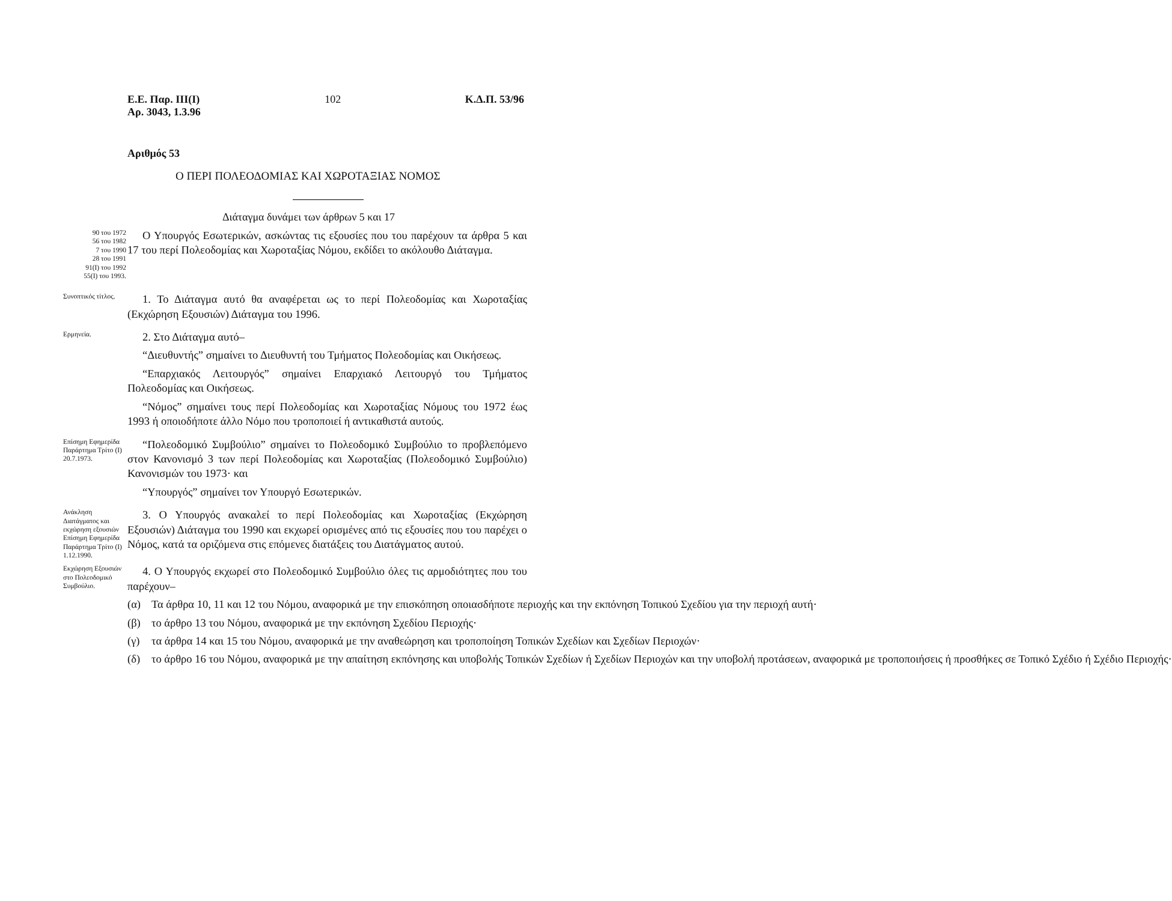Ε.Ε. Παρ. ΙΙΙ(Ι)
Αρ. 3043, 1.3.96
102 Κ.Δ.Π. 53/96
Αριθμός 53
Ο ΠΕΡΙ ΠΟΛΕΟΔΟΜΙΑΣ ΚΑΙ ΧΩΡΟΤΑΞΙΑΣ ΝΟΜΟΣ
Διάταγμα δυνάμει των άρθρων 5 και 17
90 του 1972
56 του 1982
7 του 1990
28 του 1991
91(Ι) του 1992
55(Ι) του 1993.
Ο Υπουργός Εσωτερικών, ασκώντας τις εξουσίες που του παρέχουν τα άρθρα 5 και 17 του περί Πολεοδομίας και Χωροταξίας Νόμου, εκδίδει το ακόλουθο Διάταγμα.
Συνοπτικός τίτλος.
1. Το Διάταγμα αυτό θα αναφέρεται ως το περί Πολεοδομίας και Χωροταξίας (Εκχώρηση Εξουσιών) Διάταγμα του 1996.
Ερμηνεία.
2. Στο Διάταγμα αυτό–
“Διευθυντής” σημαίνει το Διευθυντή του Τμήματος Πολεοδομίας και Οικήσεως.
“Επαρχιακός Λειτουργός” σημαίνει Επαρχιακό Λειτουργό του Τμήματος Πολεοδομίας και Οικήσεως.
“Νόμος” σημαίνει τους περί Πολεοδομίας και Χωροταξίας Νόμους του 1972 έως 1993 ή οποιοδήποτε άλλο Νόμο που τροποποιεί ή αντικαθιστά αυτούς.
Επίσημη Εφημερίδα Παράρτημα Τρίτο (Ι) 20.7.1973.
“Πολεοδομικό Συμβούλιο” σημαίνει το Πολεοδομικό Συμβούλιο το προβλεπόμενο στον Κανονισμό 3 των περί Πολεοδομίας και Χωροταξίας (Πολεοδομικό Συμβούλιο) Κανονισμών του 1973· και
“Υπουργός” σημαίνει τον Υπουργό Εσωτερικών.
Ανάκληση Διατάγματος και εκχώρηση εξουσιών Επίσημη Εφημερίδα Παράρτημα Τρίτο (Ι) 1.12.1990.
3. Ο Υπουργός ανακαλεί το περί Πολεοδομίας και Χωροταξίας (Εκχώρηση Εξουσιών) Διάταγμα του 1990 και εκχωρεί ορισμένες από τις εξουσίες που του παρέχει ο Νόμος, κατά τα οριζόμενα στις επόμενες διατάξεις του Διατάγματος αυτού.
Εκχώρηση Εξουσιών στο Πολεοδομικό Συμβούλιο.
4. Ο Υπουργός εκχωρεί στο Πολεοδομικό Συμβούλιο όλες τις αρμοδιότητες που του παρέχουν–
(α) Τα άρθρα 10, 11 και 12 του Νόμου, αναφορικά με την επισκόπηση οποιασδήποτε περιοχής και την εκπόνηση Τοπικού Σχεδίου για την περιοχή αυτή·
(β) το άρθρο 13 του Νόμου, αναφορικά με την εκπόνηση Σχεδίου Περιοχής·
(γ) τα άρθρα 14 και 15 του Νόμου, αναφορικά με την αναθεώρηση και τροποποίηση Τοπικών Σχεδίων και Σχεδίων Περιοχών·
(δ) το άρθρο 16 του Νόμου, αναφορικά με την απαίτηση εκπόνησης και υποβολής Τοπικών Σχεδίων ή Σχεδίων Περιοχών και την υποβολή προτάσεων, αναφορικά με τροποποιήσεις ή προσθήκες σε Τοπικό Σχέδιο ή Σχέδιο Περιοχής·